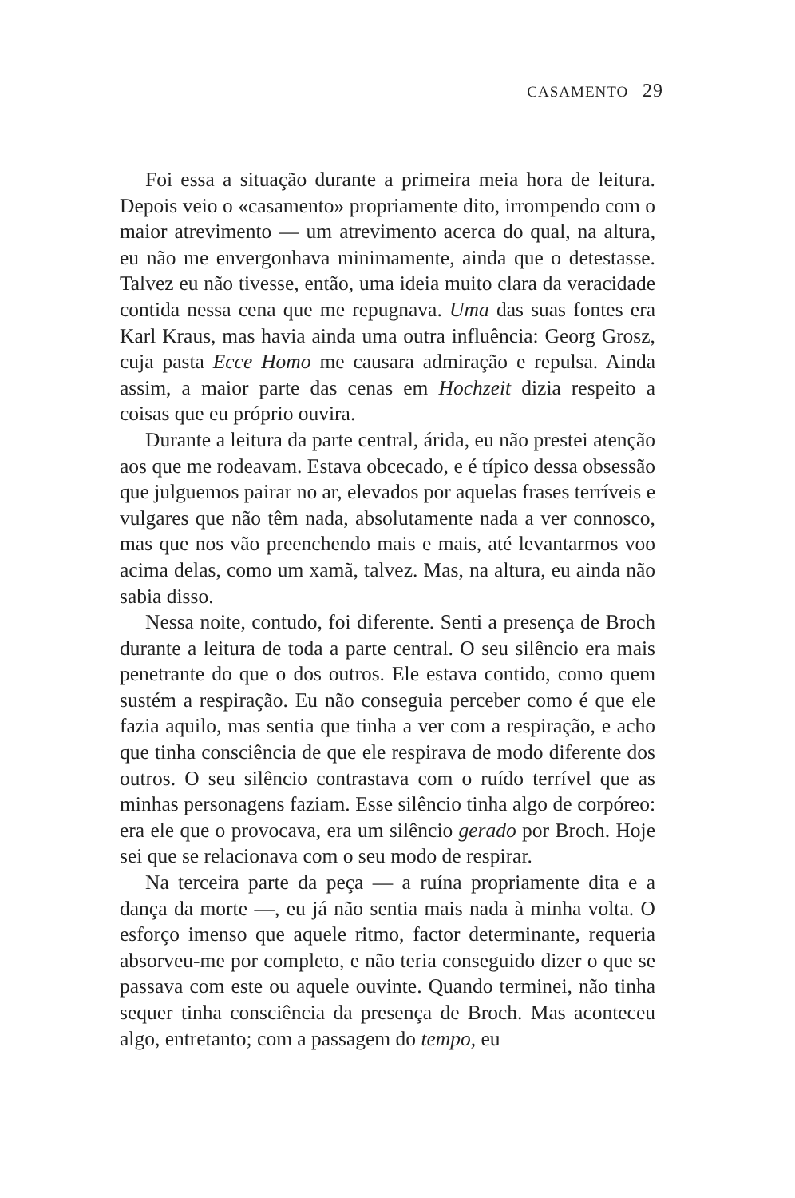CASAMENTO 29
Foi essa a situação durante a primeira meia hora de leitura. Depois veio o «casamento» propriamente dito, irrompendo com o maior atrevimento — um atrevimento acerca do qual, na altura, eu não me envergonhava minimamente, ainda que o detestasse. Talvez eu não tivesse, então, uma ideia muito clara da veracidade contida nessa cena que me repugnava. Uma das suas fontes era Karl Kraus, mas havia ainda uma outra influência: Georg Grosz, cuja pasta Ecce Homo me causara admiração e repulsa. Ainda assim, a maior parte das cenas em Hochzeit dizia respeito a coisas que eu próprio ouvira.
Durante a leitura da parte central, árida, eu não prestei atenção aos que me rodeavam. Estava obcecado, e é típico dessa obsessão que julguemos pairar no ar, elevados por aquelas frases terríveis e vulgares que não têm nada, absolutamente nada a ver connosco, mas que nos vão preenchendo mais e mais, até levantarmos voo acima delas, como um xamã, talvez. Mas, na altura, eu ainda não sabia disso.
Nessa noite, contudo, foi diferente. Senti a presença de Broch durante a leitura de toda a parte central. O seu silêncio era mais penetrante do que o dos outros. Ele estava contido, como quem sustém a respiração. Eu não conseguia perceber como é que ele fazia aquilo, mas sentia que tinha a ver com a respiração, e acho que tinha consciência de que ele respirava de modo diferente dos outros. O seu silêncio contrastava com o ruído terrível que as minhas personagens faziam. Esse silêncio tinha algo de corpóreo: era ele que o provocava, era um silêncio gerado por Broch. Hoje sei que se relacionava com o seu modo de respirar.
Na terceira parte da peça — a ruína propriamente dita e a dança da morte —, eu já não sentia mais nada à minha volta. O esforço imenso que aquele ritmo, factor determinante, requeria absorveu-me por completo, e não teria conseguido dizer o que se passava com este ou aquele ouvinte. Quando terminei, não tinha sequer tinha consciência da presença de Broch. Mas aconteceu algo, entretanto; com a passagem do tempo, eu